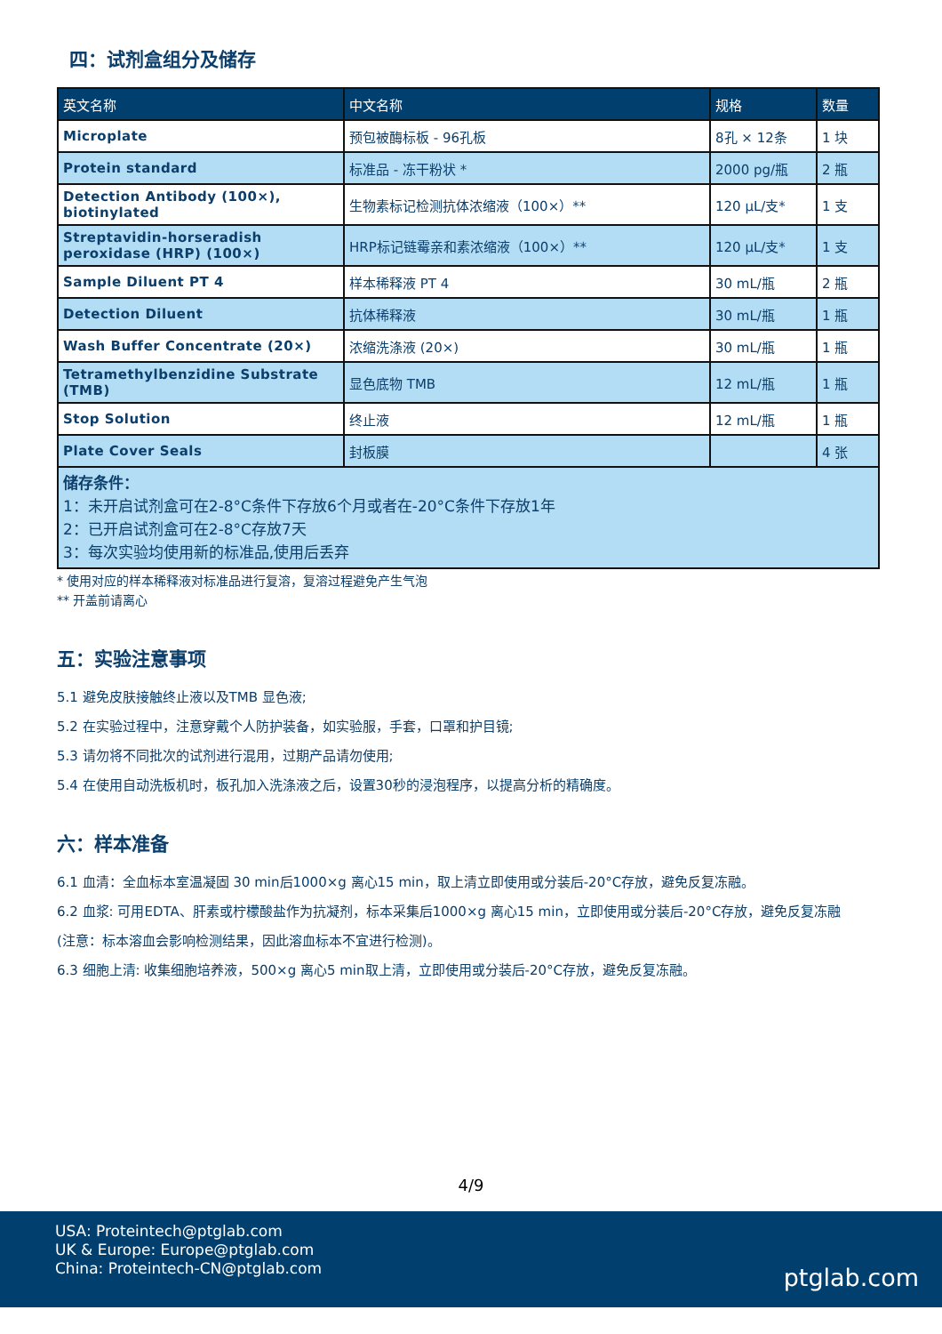四：试剂盒组分及储存
| 英文名称 | 中文名称 | 规格 | 数量 |
| --- | --- | --- | --- |
| Microplate | 预包被酶标板 - 96孔板 | 8孔 × 12条 | 1 块 |
| Protein standard | 标准品 - 冻干粉状 * | 2000 pg/瓶 | 2 瓶 |
| Detection Antibody (100×), biotinylated | 生物素标记检测抗体浓缩液（100×）** | 120 μL/支* | 1 支 |
| Streptavidin-horseradish peroxidase (HRP) (100×) | HRP标记链霉亲和素浓缩液（100×）** | 120 μL/支* | 1 支 |
| Sample Diluent PT 4 | 样本稀释液 PT 4 | 30 mL/瓶 | 2 瓶 |
| Detection Diluent | 抗体稀释液 | 30 mL/瓶 | 1 瓶 |
| Wash Buffer Concentrate (20×) | 浓缩洗涤液 (20×) | 30 mL/瓶 | 1 瓶 |
| Tetramethylbenzidine Substrate (TMB) | 显色底物 TMB | 12 mL/瓶 | 1 瓶 |
| Stop Solution | 终止液 | 12 mL/瓶 | 1 瓶 |
| Plate Cover Seals | 封板膜 | | 4 张 |
| 储存条件： 1：未开启试剂盒可在2-8°C条件下存放6个月或者在-20°C条件下存放1年 2：已开启试剂盒可在2-8°C存放7天 3：每次实验均使用新的标准品,使用后丢弃 | | | |
* 使用对应的样本稀释液对标准品进行复溶，复溶过程避免产生气泡
** 开盖前请离心
五：实验注意事项
5.1 避免皮肤接触终止液以及TMB 显色液;
5.2 在实验过程中，注意穿戴个人防护装备，如实验服，手套，口罩和护目镜;
5.3 请勿将不同批次的试剂进行混用，过期产品请勿使用;
5.4 在使用自动洗板机时，板孔加入洗涤液之后，设置30秒的浸泡程序，以提高分析的精确度。
六：样本准备
6.1 血清：全血标本室温凝固 30 min后1000×g 离心15 min，取上清立即使用或分装后-20°C存放，避免反复冻融。
6.2 血浆: 可用EDTA、肝素或柠檬酸盐作为抗凝剂，标本采集后1000×g 离心15 min，立即使用或分装后-20°C存放，避免反复冻融
(注意：标本溶血会影响检测结果，因此溶血标本不宜进行检测)。
6.3 细胞上清: 收集细胞培养液，500×g 离心5 min取上清，立即使用或分装后-20°C存放，避免反复冻融。
4/9
USA: Proteintech@ptglab.com
UK & Europe: Europe@ptglab.com
China: Proteintech-CN@ptglab.com
ptglab.com